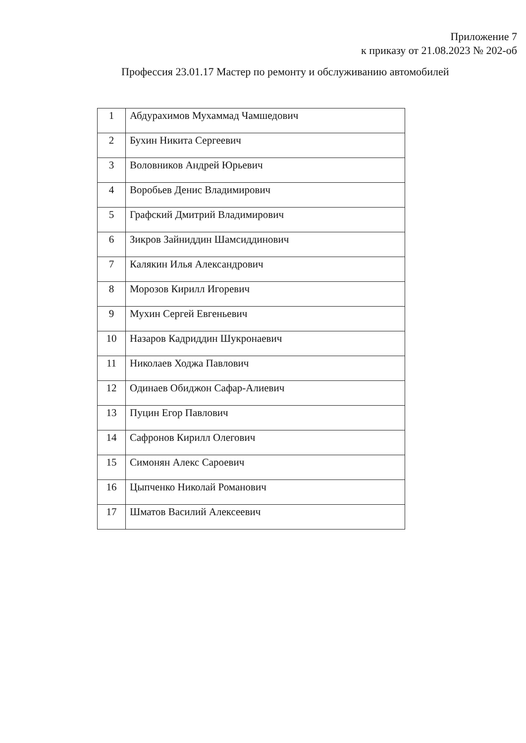Приложение 7
к приказу от 21.08.2023 № 202-об
Профессия 23.01.17 Мастер по ремонту и обслуживанию автомобилей
| 1 | Абдурахимов Мухаммад Чамшедович |
| 2 | Бухин Никита Сергеевич |
| 3 | Воловников Андрей Юрьевич |
| 4 | Воробьев Денис Владимирович |
| 5 | Графский Дмитрий Владимирович |
| 6 | Зикров Зайниддин Шамсиддинович |
| 7 | Калякин Илья Александрович |
| 8 | Морозов Кирилл Игоревич |
| 9 | Мухин Сергей Евгеньевич |
| 10 | Назаров Кадриддин Шукронаевич |
| 11 | Николаев Ходжа Павлович |
| 12 | Одинаев Обиджон Сафар-Алиевич |
| 13 | Пуцин Егор Павлович |
| 14 | Сафронов Кирилл Олегович |
| 15 | Симонян Алекс Сароевич |
| 16 | Цыпченко Николай Романович |
| 17 | Шматов Василий Алексеевич |